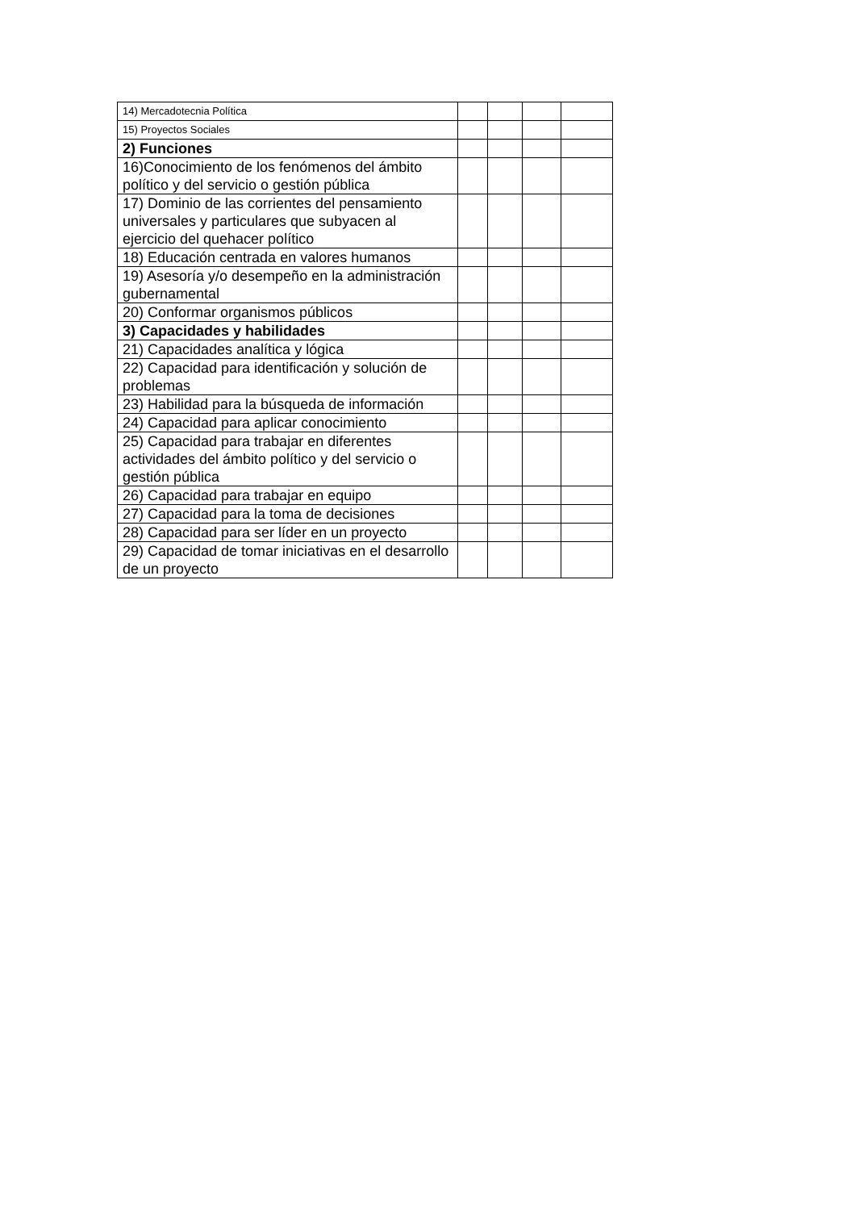| 14) Mercadotecnia Política | | | | |
| 15) Proyectos Sociales | | | | |
| 2) Funciones | | | | |
| 16)Conocimiento de los fenómenos del ámbito político y del servicio o gestión pública | | | | |
| 17) Dominio de las corrientes del pensamiento universales y particulares que subyacen al ejercicio del quehacer político | | | | |
| 18) Educación centrada en valores humanos | | | | |
| 19) Asesoría y/o desempeño en la administración gubernamental | | | | |
| 20) Conformar organismos públicos | | | | |
| 3) Capacidades y habilidades | | | | |
| 21) Capacidades analítica y lógica | | | | |
| 22) Capacidad para identificación y solución de problemas | | | | |
| 23) Habilidad para la búsqueda de información | | | | |
| 24) Capacidad para aplicar conocimiento | | | | |
| 25) Capacidad para trabajar en diferentes actividades del ámbito político y del servicio o gestión pública | | | | |
| 26) Capacidad para trabajar en equipo | | | | |
| 27) Capacidad para la toma de decisiones | | | | |
| 28) Capacidad para ser líder en un proyecto | | | | |
| 29) Capacidad de tomar iniciativas en el desarrollo de un proyecto | | | | |